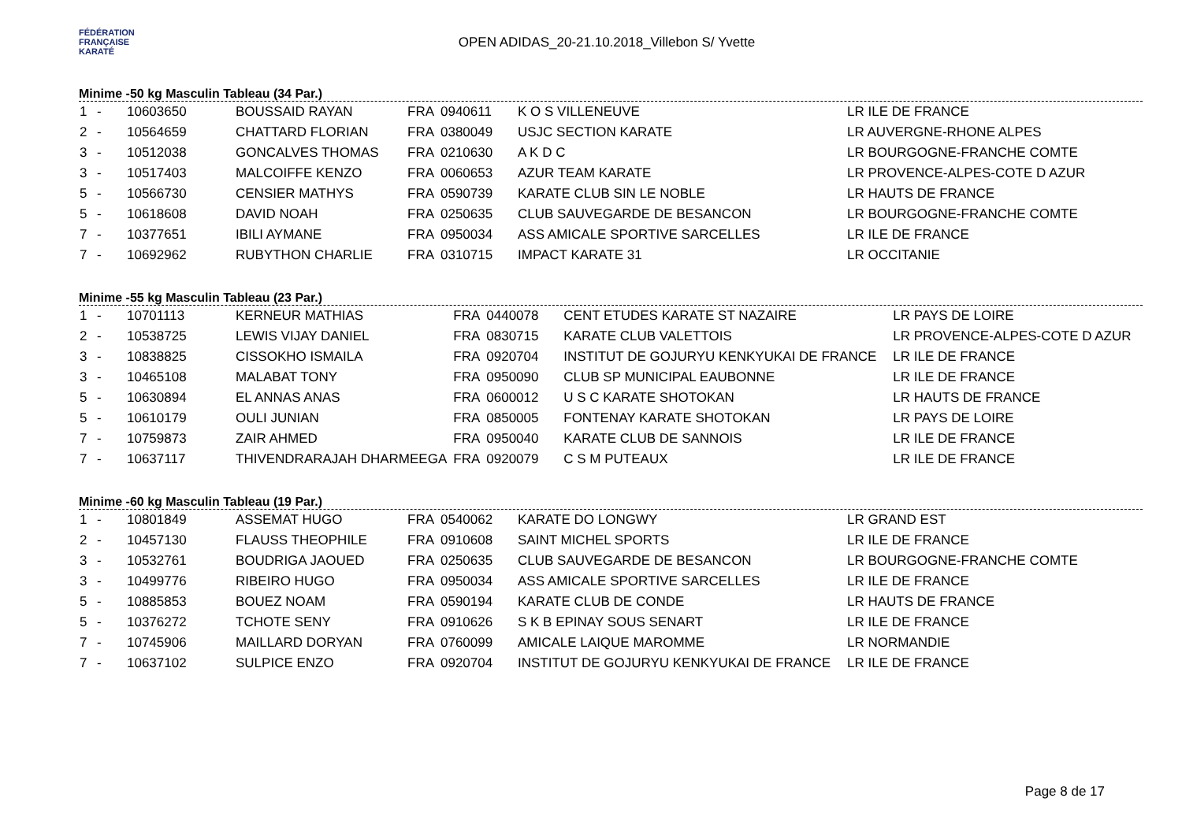FÉDÉRATION
FRANÇAISE
KARATÉ
OPEN ADIDAS_20-21.10.2018_Villebon S/ Yvette
Minime -50 kg Masculin Tableau (34 Par.)
| 1 | - | 10603650 | BOUSSAID RAYAN | FRA | 0940611 | K O S VILLENEUVE | LR ILE DE FRANCE |
| 2 | - | 10564659 | CHATTARD FLORIAN | FRA | 0380049 | USJC SECTION KARATE | LR AUVERGNE-RHONE ALPES |
| 3 | - | 10512038 | GONCALVES THOMAS | FRA | 0210630 | A K D C | LR BOURGOGNE-FRANCHE COMTE |
| 3 | - | 10517403 | MALCOIFFE KENZO | FRA | 0060653 | AZUR TEAM KARATE | LR PROVENCE-ALPES-COTE D AZUR |
| 5 | - | 10566730 | CENSIER MATHYS | FRA | 0590739 | KARATE CLUB SIN LE NOBLE | LR HAUTS DE FRANCE |
| 5 | - | 10618608 | DAVID NOAH | FRA | 0250635 | CLUB SAUVEGARDE DE BESANCON | LR BOURGOGNE-FRANCHE COMTE |
| 7 | - | 10377651 | IBILI AYMANE | FRA | 0950034 | ASS AMICALE SPORTIVE SARCELLES | LR ILE DE FRANCE |
| 7 | - | 10692962 | RUBYTHON CHARLIE | FRA | 0310715 | IMPACT KARATE 31 | LR OCCITANIE |
Minime -55 kg Masculin Tableau (23 Par.)
| 1 | - | 10701113 | KERNEUR MATHIAS | FRA | 0440078 | CENT ETUDES KARATE ST NAZAIRE | LR PAYS DE LOIRE |
| 2 | - | 10538725 | LEWIS VIJAY DANIEL | FRA | 0830715 | KARATE CLUB VALETTOIS | LR PROVENCE-ALPES-COTE D AZUR |
| 3 | - | 10838825 | CISSOKHO ISMAILA | FRA | 0920704 | INSTITUT DE GOJURYU KENKYUKAI DE FRANCE | LR ILE DE FRANCE |
| 3 | - | 10465108 | MALABAT TONY | FRA | 0950090 | CLUB SP MUNICIPAL EAUBONNE | LR ILE DE FRANCE |
| 5 | - | 10630894 | EL ANNAS ANAS | FRA | 0600012 | U S C KARATE SHOTOKAN | LR HAUTS DE FRANCE |
| 5 | - | 10610179 | OULI JUNIAN | FRA | 0850005 | FONTENAY KARATE SHOTOKAN | LR PAYS DE LOIRE |
| 7 | - | 10759873 | ZAIR AHMED | FRA | 0950040 | KARATE CLUB DE SANNOIS | LR ILE DE FRANCE |
| 7 | - | 10637117 | THIVENDRARAJAH DHARMEEGA | FRA | 0920079 | C S M PUTEAUX | LR ILE DE FRANCE |
Minime -60 kg Masculin Tableau (19 Par.)
| 1 | - | 10801849 | ASSEMAT HUGO | FRA | 0540062 | KARATE DO LONGWY | LR GRAND EST |
| 2 | - | 10457130 | FLAUSS THEOPHILE | FRA | 0910608 | SAINT MICHEL SPORTS | LR ILE DE FRANCE |
| 3 | - | 10532761 | BOUDRIGA JAOUED | FRA | 0250635 | CLUB SAUVEGARDE DE BESANCON | LR BOURGOGNE-FRANCHE COMTE |
| 3 | - | 10499776 | RIBEIRO HUGO | FRA | 0950034 | ASS AMICALE SPORTIVE SARCELLES | LR ILE DE FRANCE |
| 5 | - | 10885853 | BOUEZ NOAM | FRA | 0590194 | KARATE CLUB DE CONDE | LR HAUTS DE FRANCE |
| 5 | - | 10376272 | TCHOTE SENY | FRA | 0910626 | S K B EPINAY SOUS SENART | LR ILE DE FRANCE |
| 7 | - | 10745906 | MAILLARD DORYAN | FRA | 0760099 | AMICALE LAIQUE MAROMME | LR NORMANDIE |
| 7 | - | 10637102 | SULPICE ENZO | FRA | 0920704 | INSTITUT DE GOJURYU KENKYUKAI DE FRANCE | LR ILE DE FRANCE |
Page 8 de 17